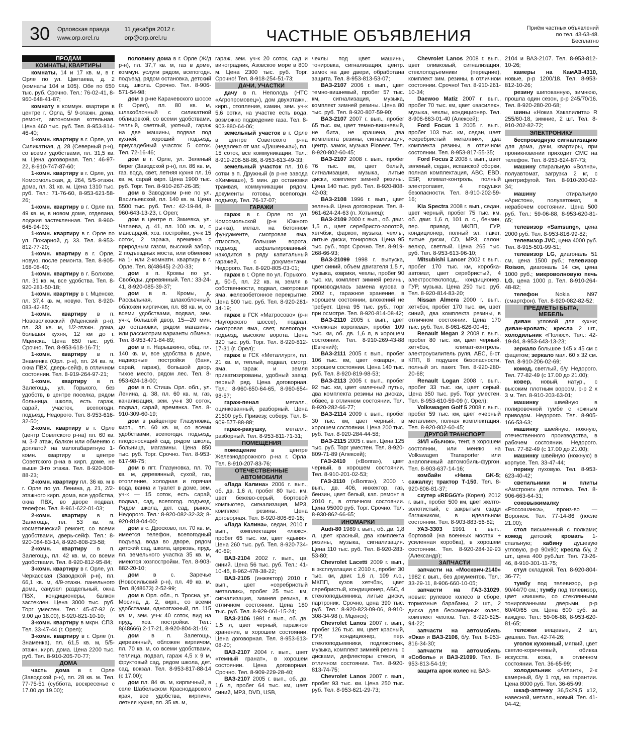30 Орловская правда
www.orp.orel.ru 11 декабря 2012 г.
orp@orp.orel.ru
ЧАСТНЫЕ ОБЪЯВЛЕНИЯ
Приём частных объявлений
по тел. 43-63-48.
Бесплатно
ПРОДАМ
КОМНАТЫ, КВАРТИРЫ
комнаты, 14 и 17 кв. м, в г. Орле по ул. Цветаева, д. 2 (комнаты 104 и 105). Обе по 650 тыс. руб. Срочно. Тел.: 76-02-41, 8-960-648-41-87;
комнату в коммун. квартире в центре г. Орла, 5/ 9-этажн. дома, ремонт, автономная котельная. Цена 460 тыс. руб. Тел. 8-953-814-46-40;
1-комн. квартиру в г. Орле, ул. Силикатная, д. 28 (Северный р-н), со всеми удобствами, пл. 31,5 кв. м. Цена договорная. Тел.: 46-97-22, 8-910-747-87-60;
1-комн. квартиру в г. Орле, ул. Комсомольская, д. 264, 5/5-этажн. дома, пл. 31 кв. м. Цена 1310 тыс. руб. Тел.: 71-76-60, 8-953-621-58-26;
1-комн. квартиру в г. Орле пл. 49 кв. м, в новом доме, отделана, лоджия застекленная. Тел. 8-960-645-94-93;
1-комн. квартиру в г. Орле по ул. Пожарной, д. 33. Тел. 8-953-812-77-20;
1-комн. квартиру в г. Орле, новую, после ремонта. Тел. 8-905-168-08-40;
1-комн. квартиру в г. Болхове, пл. 31 кв. м, все удобства. Тел. 8-920-281-50-18;
1-комн. квартиру в г. Мценске, пл. 37,4 кв. м, новую. Тел. 8-920-083-42-85;
1-комн. квартиру в п. Нововолковский (Мценский р-н), пл. 33 кв. м, 1/2-этажн. дома, большая кухня, 12 км до г. Мценска. Цена 650 тыс. руб. Срочно. Тел. 8-953-618-16-71;
1-комн. квартиру в п. Знаменка (Орл. р-н), пл. 24 кв. м, окна ПВХ, дверь-сейф, в отличном состоянии. Тел. 8-919-264-97-21;
1-комн. квартиру в п. Залегощь, ул. Горького, без удобств, в центре поселка, рядом больница, школа, есть гараж, сарай, участок, всепогодн. подъезд. Недорого. Тел. 8-953-616-32-50;
2-комн. квартиру в г. Орле (центр Советского р-на) пл. 60 кв. м, 3-й этаж, балкон или обменяю с доплатой на малогабаритную 1-комн. квартиру в центре Советского р-на в кирп. доме, не выше 3-го этажа. Тел. 8-920-808-88-23;
2-комн. квартиру пл. 36 кв. м в г. Орле по ул. Ленина, д. 21, 2/2-этажного кирп. дома, все удобства, окна ПВХ, во дворе подвал, телефон. Тел. 8-961-622-01-03;
2-комн. квартиру в п. Залегощь, пл. 53 кв. м, косметический ремонт, со всеми удобствами, дверь-сейф. Тел.: 8-920-084-83-14, 8-920-808-23-58;
2-комн. квартиру в п. Залегощь, пл. 42 кв. м, со всеми удобствами. Тел. 8-920-812-95-84;
3-комн. квартиру в г. Орле, ул. Черкасская (Заводской р-н), пл. 66,1 кв. м, 4/9-этажн. панельного дома, санузел раздельный, окна ПВХ, кондиционеры, балкон застеклен. Цена 3000 тыс. руб. Торг уместен. Тел.: 45-47-92 (с 9.00 до 18.00), 8-920-821-10-10;
3-комн. квартиру в мкрн. СПЗ. Тел. 33-47-44 (г. Орел);
3-комн. квартиру в г. Орле (п. Знаменка), пл. 61,5 кв. м, 5/5-этажн. кирп. дома. Цена 2200 тыс. руб. Тел. 8-910-205-70-77;
ДОМА
часть дома в г. Орле (Заводской р-н), пл. 28 кв. м. Тел. 77-75-51 (суббота, воскресенье с 17.00 до 19.00);
половину дома в г. Орле (Ж/д р-н), пл. 37,7 кв. м, газ в доме, коммун. услуги рядом, всепогодн. подъезд, рядом остановка, детский сад, школа. Срочно. Тел. 8-906-571-54-98;
дом в р-не Карачевского шоссе (г. Орел), пл. 80 кв. м, шлакоблочный с силикатной облицовкой, со всеми удобствами, теплый, светлый, уютный, гараж на две машины, подвал под кухней, хороший подъезд, приусадебный участок 5 соток. Тел. 72-16-46;
дом в г. Орле, ул. Зеленый берег (Заводской р-н), пл. 86 кв. м, газ, вода, свет, летняя кухня пл. 16 кв. м, сарай кирп. Цена 1900 тыс. руб. Торг. Тел. 8-910-267-26-35;
дом в Заводском р-не по ул. Васильевской, пл. 140 кв. м. Цена 5500 тыс. руб. Тел.: 42-19-84, 8-960-643-13-23, г. Орел;
дом в центре п. Змиевка, ул. Чапаева, д. 41, пл. 100 кв. м, с мансардой, хоз. постройки, уч-к 15 соток, 2 гаража, времянка с природным газом, высокий забор, 2 подъездных моста, или обменяю на 1- или 2-комнатн. квартиру в г. Орле. Тел. 8(48645) 2-20-33;
дом в п. Кромы по ул. Свободы, деревянный. Тел.: 33-24-41, 8-920-085-39-37;
дом в п. Кромы, д. Рассыльная, шлакоблочный, обложен кирпичом, пл. 68 кв. м, со всеми удобствами, подвал, зем. уч-к, большой двор, 15—20 мин. до остановки, рядом магазины, или рассмотрим варианты обмена. Тел. 8-953-471-84-89;
дом в п. Нарышкино, общ. пл. 140 кв. м, все удобства в доме, надворные постройки (баня, сарай, гараж), большой двор, тихое место, рядом лес. Тел. 8-953-624-18-00;
дом в п. Стишь Орл. обл., ул. Ленина, д. 38, пл. 60 кв. м, газ, канализация, зем. уч-к 30 соток, подвал, сарай, времянка. Тел. 8-910-309-60-19;
дом в райцентре Глазуновка, кирп., пл. 60 кв. м, со всеми удобствами, всепогодн. подъезд, плодоносящий сад, рядом школа, больница, магазины. Цена 850 тыс. руб. Торг. Срочно. Тел. 8-953-617-98-75;
дом в пгт. Глазуновка, пл. 70 кв. м, деревянный, сухой, газ, отопление, холодная и горячая вода, ванна и туалет в доме, зем. уч-к — 15 соток, есть сарай, подвал, сад, всепогод. подъезд. Рядом школа, дет. сад, рынок. Недорого. Тел.: 8-920-082-32-33; 8-920-818-04-00;
дом в с. Дросково, пл. 70 кв. м, имеется телефон, всепогодный подъезд, вода во дворе, рядом детский сад, школа, церковь, пруд. пл. земельного участка 35 кв. м, имеются хозпостройки. Тел. 8-903-882-20-10;
дом в с. Заречье (Новосильский р-н), пл. 49 кв. м. Тел. 8(48673) 2-52-99;
дом в Орл. обл., п. Тросна, ул. Мосина, д. 2, кирп., со всеми удобствами, одноэтажный, пл. 115 кв. м, зем. уч-к 40 соток, вид на пруд, хоз. постройки. Тел.: 8(48666) 2-17-21, 8-920-804-31-16;
дом в п. Залегощь, деревянный, обложен кирпичом, пл. 70 кв. м, со всеми удобствами, теплица, подвал, гараж 4,5 х 9 м, фруктовый сад, рядом школа, дет. сад, вокзал. Тел. 8-953-817-88-14 (с 17.00);
дом пл. 84 кв. м, кирпичный, в селе Шабельском Краснодарского края, все удобства, кирпичн. летняя кухня, пл. 35 кв. м,
гараж, зем. уч-к 20 соток, сад и виноградник, Азовское море в 800 м. Цена 2300 тыс. руб. Торг. Срочно! Тел. 8-918-254-51-73;
ДАЧИ, УЧАСТКИ
дачу в п. Неполодь (НТС «Агропромовец»), дом двухэтажн., кирп., отопление, камин, зем. уч-к 5,6 сотки, на участке есть вода, возможно подведение газа. Тел. 8-903-880-64-06;
земельный участок в г. Орле в центре Советского р-на (недалеко от маг. «Дашенька»), пл. 15 соток, все коммуникации. Тел.: 8-919-206-58-86, 8-953-613-49-33;
земельный участок пл. 10,6 сотки в п. Дружный (в р-не завода «Химмаш»), 5 мин. до остановки трамвая, коммуникации рядом, документы готовы, всепогодн. подъезд. Тел. 76-17-07;
ГАРАЖИ
гараж в г. Орле по ул. Комсомольской (р-н Южного рынка), метал. на бетонном фундаменте, смотровая яма, отмостка, большие ворота, подъезд асфальтированный, находится в ряду капитальный гаражей, с документами. Недорого. Тел. 8-920-805-03-01;
гараж в г. Орле по ул. Горького, д. 50-б, пл. 22 кв. м, земля в собственности, подвал, смотровая яма, железобетонное перекрытие. Цена 500 тыс. руб. Тел. 8-920-281-34-19;
гараж в ГСК «Матросово» (р-н Наугорского шоссе), подвал, смотровая яма, свет, всепогодн. подъезд, высокие ворота. Цена 320 тыс. руб. Торг. Тел. 8-920-812-17-31 (г. Орел);
гараж в ГСК «Металлург», пл. 21 кв. м, теплый, подвал, смотр. яма, гараж и земля приватизированы, удобный заезд, первый ряд. Цена договорная. Тел.: 8-960-650-64-65, 8-960-654-98-57;
гараж-пенал металл., оцинкованный, разборный. Цена 21500 руб. Привезу, соберу. Тел. 8-909-577-88-88;
гараж-ракушку, металл., разборный. Тел. 8-953-811-71-31;
ПОМЕЩЕНИЯ
помещение в центре Железнодорожного р-на г. Орла. Тел. 8-910-207-83-76;
ОТЕЧЕСТВЕННЫЕ
АВТОМОБИЛИ
«Лада Калина» 2006 г. вып., об. дв. 1,6 л, пробег 80 тыс. км, цвет бежево-серый, бортовой компьютер, сигнализация, МР3, комплект резины. Цена договорная. Тел. 8-920-806-69-18;
«Лада Калина», седан, 2010 г. вып., комплектация «люкс», пробег 65 тыс. км, цвет «дыня». Цена 260 тыс. руб. Тел. 8-920-734-40-69;
ВАЗ-2104 2002 г. вып., цв. синий. Цена 56 тыс. руб. Тел.: 41-10-45, 8-962-478-38-22;
ВАЗ-2105 (инжектор) 2010 г. вып., цвет «серебристый металлик», пробег 25 тыс. км, сигнализация, зимняя резина, в отличном состоянии. Цена 180 тыс. руб. Тел. 8-929-061-15-24;
ВАЗ-2106 1991 г. вып., об. дв. 1,5 л, цвет черный, гаражное хранение, в хорошем состоянии. Цена договорная. Тел. 8-953-613-08-20;
ВАЗ-2107 2004 г. вып., цвет «темный гранат», в хорошем состоянии. Цена договорная. Срочно. Тел. 8-909-229-28-40;
ВАЗ-2107 2005 г. вып., об. дв. 1,6 л, пробег 64 тыс. км, цвет синий, МР3, DVD, USB,
чехлы под цвет машины, тонировка, сигнализация, центр. замок на две двери, обработана защита. Тел. 8-953-813-53-07;
ВАЗ-2107 2006 г. вып., цвет темно-вишневый, пробег 57 тыс. км, сигнализация, музыка, комплект зимней резины. Цена 80 тыс. руб. Тел. 8-920-807-59-90;
ВАЗ-2107 2007 г. вып., пробег 65 тыс. км, цвет темно-вишневый, не бита, не крашена, два комплекта резины, сигнализация, центр. замок, музыка Pioneer. Тел. 8-920-802-60-45;
ВАЗ-2107 2008 г. вып., пробег 76 тыс. км, цвет белый, сигнализация, музыка, литые диски, комплект зимней резины. Цена 140 тыс. руб. Тел. 8-920-808-42-03;
ВАЗ-2108 1996 г. вып., цвет зеленый. Цена договорная. Тел. 8-961-624-24-63 (п. Хотынец);
ВАЗ-2109 2000 г. вып., об. двиг. 1,5 л., цвет серебристо-золотой, хетчбэк, фаркоп, музыка, чехлы, литые диски, тонировка. Цена 95 тыс. руб., торг. Срочно. Тел. 8-919-268-66-93;
ВАЗ-21099 1998 г. выпуска, цвет синий, объем двигателя 1,5 л, музыка, коврики, чехлы, пробег 90 тыс. км, комплект зимней резины, производилась замена кузова в 2002 г., гаражное хранение, в хорошем состоянии, вложений не требует. Цена 95 тыс. руб., торг при осмотре. Тел. 8-920-814-08-42;
ВАЗ-2110 2005 г. вып., цвет «снежная королева», пробег 109 тыс. км, об. дв. 1,6 л, в хорошем состоянии. Тел. 8-910-269-43-88 (Евгений);
ВАЗ-2111 2005 г. вып., пробег 106 тыс. км, цвет «кварц», в хорошем состоянии. Цена 140 тыс. руб. Тел. 8-920-819-98-53;
ВАЗ-2113 2005 г. вып., пробег 92 тыс. км, цвет «млечный путь», два комплекта резины на дисках, обвес, в отличном состоянии. Тел. 8-920-282-66-77;
ВАЗ-2114 2009 г. вып., пробег 30 тыс. км, цвет черный, в хорошем состоянии. Цена 200 тыс. руб. Тел. 8-920-284-44-58;
ВАЗ-2115 2005 г. вып. Цена 125 тыс. руб. Торг уместен. Тел. 8-920-809-71-89 (Алексей);
ГАЗ-2410 («Волга»), цвет черный, в хорошем состоянии. Тел. 8-910-201-02-53;
ГАЗ-3110 («Волга»), 2000 г. вып., дв. 406, инжектор, газ, бензин, цвет белый, кап. ремонт в 2010 г., в отличном состоянии. Цена 95000 руб. Торг. Срочно. Тел. 8-930-862-66-65;
ИНОМАРКИ
Audi-80 1989 г. вып., об. дв. 1,8 л, цвет красный, два комплекта резины, музыка, сигнализация. Цена 110 тыс. руб. Тел. 8-920-283-53-80;
Chevrolet Lacetti 2009 г. вып., в эксплуатации с 2010 г., пробег 30 тыс. км, двиг. 1,6 л, 109 л.с., МКПП, кузов хетчбэк, цвет серебристый, кондиционер, АБС, 4 стеклоподъемника, литые диски, партроник. Срочно, цена 390 тыс. руб. Тел.: 8-920-823-09-06, 8-910-308-34-98 (г. Мценск);
Chevrolet Lanos 2007 г. вып., пробег 126 тыс. км, цвет красный, ГУР, кондиционер, пер. стеклоподъемники, подлокотник, музыка, комплект зимней резины с дисками, дефлекторы стекол, в отличном состоянии. Тел. 8-920-813-74-75;
Chevrolet Lanos 2007 г. вып., пробег 93 тыс. км. Цена 250 тыс. руб. Тел. 8-953-621-29-73;
Chevrolet Lanos 2008 г. вып., цвет оливковый, сигнализация, стеклоподъемники (передние), комплект зим. резины, в отличном состоянии. Срочно! Тел. 8-910-261-10-34;
Daewoo Matiz 2007 г. вып., пробег 70 тыс. км, цвет «василек», музыка, чехлы, кондиционер. Тел. 8-906-663-01-40 (Алексей);
Ford Focus 1 2005 г. вып., пробег 103 тыс. км, седан, цвет «серебристый металлик», два комплекта резины, в отличном состоянии. Тел. 8-953-817-55-35;
Ford Focus 2 2008 г. вып., цвет зеленый, седан, испанской сборки, полная комплектация, ABC, EBD, ESP, климат-контроль, полный электропакет, 4 подушки безопасности. Тел. 8-910-202-59-16;
Kia Spectra 2008 г. вып., седан, цвет черный, пробег 75 тыс. км, об. двиг. 1,6 л, 101 л. с., бензин, пер. привод, МКПП, ГУР, кондиционер, полный эл. пакет, литые диски, CD, МР3, салон: велюр, светлый. Цена 265 тыс. руб. Тел. 8-953-613-96-10;
Mitsubishi Lancer 2002 г. вып., пробег 170 тыс. км, коробка-автомат, цвет серебристый, 4 электростеклопод., кондиционер, ГУР, музыка. Цена 250 тыс. руб. Тел. 8-920-814-83-20;
Nissan Almera 2000 г. вып., хетчбэк, пробег 170 тыс. км, цвет синий, два комплекта резины, в отличном состоянии. Цена 170 тыс. руб. Тел. 8-961-626-00-45;
Renault Megan 2 2008 г. вып., пробег 80 тыс. км, цвет черный, хетчбэк, климат-контроль, электроусилитель руля, АБС, 6-ст. КПП, 8 подушек безопасности, полный эл. пакет. Тел. 8-920-280-20-68;
Renault Logan 2008 г. вып., пробег 33 тыс. км, цвет серый. Цена 350 тыс. руб. Торг уместен. Тел. 8-953-610-59-09 (г. Орел);
Volkswagen Golf 5 2008 г. вып., пробег 59 тыс. км, цвет «черный металлик», полная комплектация. Тел. 8-920-802-60-45;
ДРУГОЙ ТРАНСПОРТ
ЗИЛ «бычок», тент, в хорошем состоянии, или меняю на Volkswagen Transporter или аналогичный автомобиль-фургон. Тел. 8-903-637-14-16;
комбайн «Нива GK-5; сажалку; трактор Т-150. Тел. 8-920-806-81-37;
скутер «REGGY» (Корея), 2012 г. вып., пробег 500 км, цвет желто-золотистый, с закрытым сзади багажником, в идеальном состоянии. Тел. 8-903-883-56-82;
УАЗ-3303 1991 г. вып., бортовой (на военных мостах + усиленная коробка), в хорошем состоянии. Тел. 8-920-284-39-93 (Александр);
ЗАПЧАСТИ
запчасти на «Москвич-2140» 1982 г. вып., без документов. Тел.: 33-29-11, 8-906-660-10-05;
запчасти на ГАЗ-31029, новые: рулевое колесо в сборе, тормозные барабаны, 2 шт., 2 диска для бескамерных колес, комплект чехлов. Тел. 8-920-825-94-22;
запчасти на автомобиль «Ока» и ВАЗ-2106, б/у. Тел. 8-953-816-34-30;
запчасти на автомобиль «Соболь» и ВАЗ-21099. Тел. 8-953-813-54-19;
защита арок колес на ВАЗ-
2104 и ВАЗ-2107. Тел. 8-953-812-10-26;
камеры на КамАЗ-4310, новые, р-р 1200/18. Тел. 8-953-812-10-26;
резину шипованную, зимнюю, прошла один сезон, р-р 245/70/16. Тел. 8-920-280-20-68;
шины «Нокиа Хакапилита» R 255/60-18, зимние, 2 шт. Тел. 8-910-202-82-72;
ЭЛЕКТРОНИКУ
беспроводную сигнализацию для дома, дачи, квартиры, при проникновении приходит СМС на телефон. Тел. 8-953-624-87-73;
машину стиральную «Волна», полуавтомат, загрузка 2 кг, с центрифугой. Тел. 8-910-200-02-34;
машину стиральную «Аристон», полуавтомат, в нерабочем состоянии. Цена 500 руб. Тел.: 59-06-88, 8-953-620-81-65;
телевизор «Samsung», цена 2000 руб. Тел. 8-953-816-99-82;
телевизор JVC, цена 4000 руб. Тел. 8-915-501-99-51;
телевизор LG, диагональ 51 см, цена 1500 руб.; телевизор Roison, диагональ 14 см, цена 1000 руб.; микроволновую печь LG, цена 1000 р. Тел. 8-910-264-48-82;
телефон Nokia N97 (смартфон). Тел. 8-920-082-82-52;
ПРЕДМЕТЫ БЫТА,
МЕБЕЛЬ
диван угловой для кухни; диван-кровать; кресла 2 шт., холодильник «Полюс». Тел.: 42-19-84, 8-953-643-13-23;
зеркало большое 145 х 45 см с фацетом; зеркало мал. 60 х 32 см. Тел. 8-910-206-02-69;
комод, светлый, б/у. Недорого. Тел. 77-82-49 (с 17.00 до 21.00);
ковер, новый, натур., с высоким плотным ворсом, р-р 2 х 3 м. Тел. 8-910-203-63-01;
машинку швейную в полировочной тумбе с ножным приводом. Недорого. Тел. 8-905-166-53-63;
машинку швейную, ножную, отечественного производства, в рабочем состоянии. Недорого. Тел. 77-82-49 (с 17.00 до 21.00);
машинку швейную (ножную) в корпусе. Тел. 33-47-44;
перину пуховую. Тел. 8-953-623-40-42;
светильники и плиты «Амстронг» для потолка. Тел. 8-906-663-64-31;
соковыжималку «Россошанка», произ-во — Воронеж. Тел. 77-14-86 (после 21.00);
стол письменный с полками; комод детский; кровать 1-спальную; кабину душевую угловую, р-р 90х90; кресла б/у, 2 шт., цена 400 руб./шт. Тел. 73-26-46, 8-910-301-11-75;
стул складной. Тел. 8-920-804-36-77;
тумбу под телевизор, р-р 90/44/70 см.; тумбу под телевизор, цвет «вишня», со стеклянными тонированными дверьми, р-р 60/40/65 см. Цена 600 руб. за каждую. Тел.: 59-06-88, 8-953-620-81-65;
тележки вещевые, 2 шт, дешево. Тел. 42-74-26;
уголок кухонный, мягкий, цвет светло-коричневый, обивка искусств. кожа, в отличном состоянии. Тел. 36-65-99;
холодильник «Атлант», 2-х камерный, б/у 1 год, на гарантии. Цена 8000 руб. Тел. 36-65-99;
шкаф-аптечку 36,5х29,5 х12, навесной, металл., новый. Тел. 41-04-42;